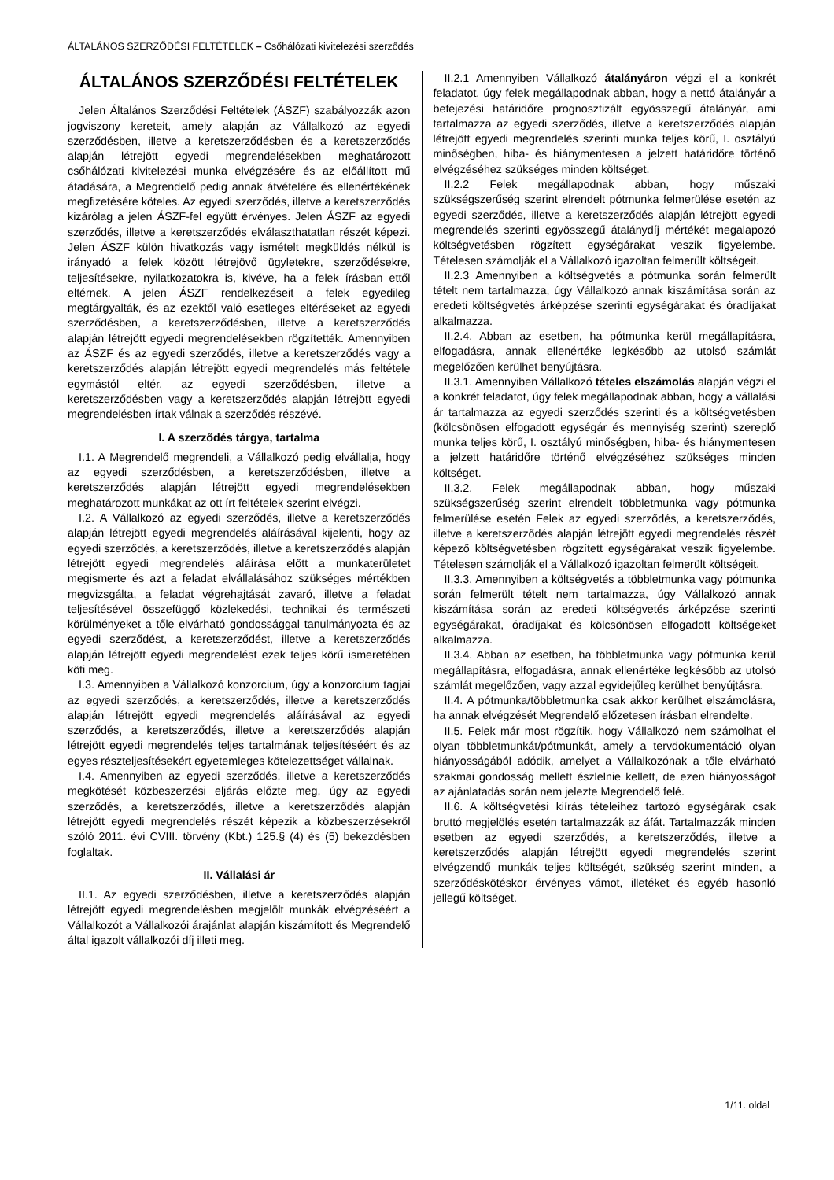ÁLTALÁNOS SZERZŐDÉSI FELTÉTELEK – Csőhálózati kivitelezési szerződés
ÁLTALÁNOS SZERZŐDÉSI FELTÉTELEK
Jelen Általános Szerződési Feltételek (ÁSZF) szabályozzák azon jogviszony kereteit, amely alapján az Vállalkozó az egyedi szerződésben, illetve a keretszerződésben és a keretszerződés alapján létrejött egyedi megrendelésekben meghatározott csőhálózati kivitelezési munka elvégzésére és az előállított mű átadására, a Megrendelő pedig annak átvételére és ellenértékének megfizetésére köteles. Az egyedi szerződés, illetve a keretszerződés kizárólag a jelen ÁSZF-fel együtt érvényes. Jelen ÁSZF az egyedi szerződés, illetve a keretszerződés elválaszthatatlan részét képezi. Jelen ÁSZF külön hivatkozás vagy ismételt megküldés nélkül is irányadó a felek között létrejövő ügyletekre, szerződésekre, teljesítésekre, nyilatkozatokra is, kivéve, ha a felek írásban ettől eltérnek. A jelen ÁSZF rendelkezéseit a felek egyedileg megtárgyalták, és az ezektől való esetleges eltéréseket az egyedi szerződésben, a keretszerződésben, illetve a keretszerződés alapján létrejött egyedi megrendelésekben rögzítették. Amennyiben az ÁSZF és az egyedi szerződés, illetve a keretszerződés vagy a keretszerződés alapján létrejött egyedi megrendelés más feltétele egymástól eltér, az egyedi szerződésben, illetve a keretszerződésben vagy a keretszerződés alapján létrejött egyedi megrendelésben írtak válnak a szerződés részévé.
I. A szerződés tárgya, tartalma
I.1. A Megrendelő megrendeli, a Vállalkozó pedig elvállalja, hogy az egyedi szerződésben, a keretszerződésben, illetve a keretszerződés alapján létrejött egyedi megrendelésekben meghatározott munkákat az ott írt feltételek szerint elvégzi.
I.2. A Vállalkozó az egyedi szerződés, illetve a keretszerződés alapján létrejött egyedi megrendelés aláírásával kijelenti, hogy az egyedi szerződés, a keretszerződés, illetve a keretszerződés alapján létrejött egyedi megrendelés aláírása előtt a munkaterületet megismerte és azt a feladat elvállalásához szükséges mértékben megvizsgálta, a feladat végrehajtását zavaró, illetve a feladat teljesítésével összefüggő közlekedési, technikai és természeti körülményeket a tőle elvárható gondossággal tanulmányozta és az egyedi szerződést, a keretszerződést, illetve a keretszerződés alapján létrejött egyedi megrendelést ezek teljes körű ismeretében köti meg.
I.3. Amennyiben a Vállalkozó konzorcium, úgy a konzorcium tagjai az egyedi szerződés, a keretszerződés, illetve a keretszerződés alapján létrejött egyedi megrendelés aláírásával az egyedi szerződés, a keretszerződés, illetve a keretszerződés alapján létrejött egyedi megrendelés teljes tartalmának teljesítéséért és az egyes részteljesítésekért egyetemleges kötelezettséget vállalnak.
I.4. Amennyiben az egyedi szerződés, illetve a keretszerződés megkötését közbeszerzési eljárás előzte meg, úgy az egyedi szerződés, a keretszerződés, illetve a keretszerződés alapján létrejött egyedi megrendelés részét képezik a közbeszerzésekről szóló 2011. évi CVIII. törvény (Kbt.) 125.§ (4) és (5) bekezdésben foglaltak.
II. Vállalási ár
II.1. Az egyedi szerződésben, illetve a keretszerződés alapján létrejött egyedi megrendelésben megjelölt munkák elvégzéséért a Vállalkozót a Vállalkozói árajánlat alapján kiszámított és Megrendelő által igazolt vállalkozói díj illeti meg.
II.2.1 Amennyiben Vállalkozó átalányáron végzi el a konkrét feladatot, úgy felek megállapodnak abban, hogy a nettó átalányár a befejezési határidőre prognosztizált egyösszegű átalányár, ami tartalmazza az egyedi szerződés, illetve a keretszerződés alapján létrejött egyedi megrendelés szerinti munka teljes körű, I. osztályú minőségben, hiba- és hiánymentesen a jelzett határidőre történő elvégzéséhez szükséges minden költséget.
II.2.2 Felek megállapodnak abban, hogy műszaki szükségszerűség szerint elrendelt pótmunka felmerülése esetén az egyedi szerződés, illetve a keretszerződés alapján létrejött egyedi megrendelés szerinti egyösszegű átalánydíj mértékét megalapozó költségvetésben rögzített egységárakat veszik figyelembe. Tételesen számolják el a Vállalkozó igazoltan felmerült költségeit.
II.2.3 Amennyiben a költségvetés a pótmunka során felmerült tételt nem tartalmazza, úgy Vállalkozó annak kiszámítása során az eredeti költségvetés árképzése szerinti egységárakat és óradíjakat alkalmazza.
II.2.4. Abban az esetben, ha pótmunka kerül megállapításra, elfogadásra, annak ellenértéke legkésőbb az utolsó számlát megelőzően kerülhet benyújtásra.
II.3.1. Amennyiben Vállalkozó tételes elszámolás alapján végzi el a konkrét feladatot, úgy felek megállapodnak abban, hogy a vállalási ár tartalmazza az egyedi szerződés szerinti és a költségvetésben (kölcsönösen elfogadott egységár és mennyiség szerint) szereplő munka teljes körű, I. osztályú minőségben, hiba- és hiánymentesen a jelzett határidőre történő elvégzéséhez szükséges minden költséget.
II.3.2. Felek megállapodnak abban, hogy műszaki szükségszerűség szerint elrendelt többletmunka vagy pótmunka felmerülése esetén Felek az egyedi szerződés, a keretszerződés, illetve a keretszerződés alapján létrejött egyedi megrendelés részét képező költségvetésben rögzített egységárakat veszik figyelembe. Tételesen számolják el a Vállalkozó igazoltan felmerült költségeit.
II.3.3. Amennyiben a költségvetés a többletmunka vagy pótmunka során felmerült tételt nem tartalmazza, úgy Vállalkozó annak kiszámítása során az eredeti költségvetés árképzése szerinti egységárakat, óradíjakat és kölcsönösen elfogadott költségeket alkalmazza.
II.3.4. Abban az esetben, ha többletmunka vagy pótmunka kerül megállapításra, elfogadásra, annak ellenértéke legkésőbb az utolsó számlát megelőzően, vagy azzal egyidejűleg kerülhet benyújtásra.
II.4. A pótmunka/többletmunka csak akkor kerülhet elszámolásra, ha annak elvégzését Megrendelő előzetesen írásban elrendelte.
II.5. Felek már most rögzítik, hogy Vállalkozó nem számolhat el olyan többletmunkát/pótmunkát, amely a tervdokumentáció olyan hiányosságából adódik, amelyet a Vállalkozónak a tőle elvárható szakmai gondosság mellett észlelnie kellett, de ezen hiányosságot az ajánlatadás során nem jelezte Megrendelő felé.
II.6. A költségvetési kiírás tételeihez tartozó egységárak csak bruttó megjelölés esetén tartalmazzák az áfát. Tartalmazzák minden esetben az egyedi szerződés, a keretszerződés, illetve a keretszerződés alapján létrejött egyedi megrendelés szerint elvégzendő munkák teljes költségét, szükség szerint minden, a szerződéskötéskor érvényes vámot, illetéket és egyéb hasonló jellegű költséget.
1/11. oldal